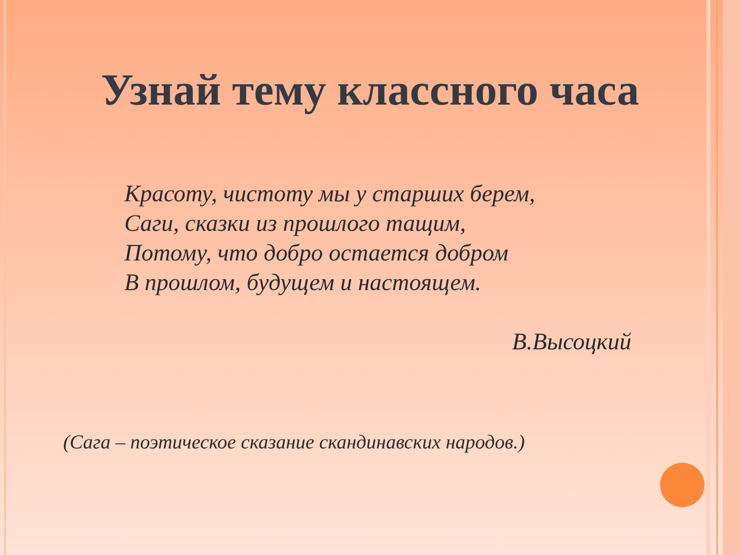Узнай тему классного часа
Красоту, чистоту мы у старших берем,
Саги, сказки из прошлого тащим,
Потому, что добро остается добром
В прошлом, будущем и настоящем.
В.Высоцкий
(Сага – поэтическое сказание скандинавских народов.)